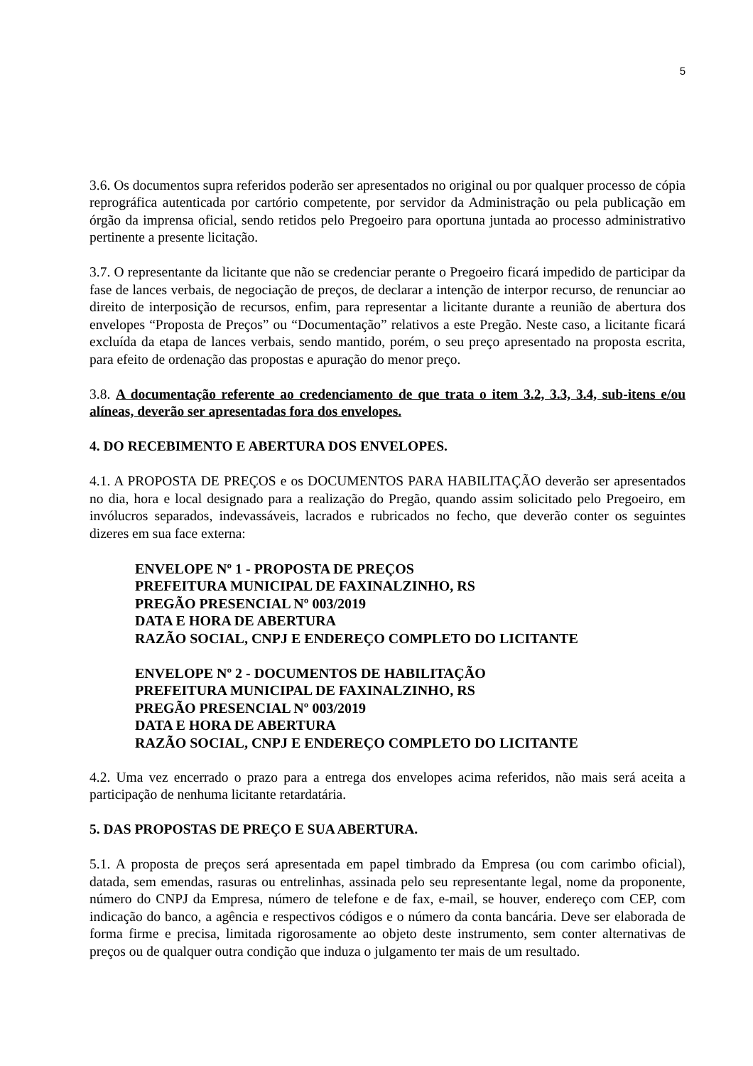5
3.6. Os documentos supra referidos poderão ser apresentados no original ou por qualquer processo de cópia reprográfica autenticada por cartório competente, por servidor da Administração ou pela publicação em órgão da imprensa oficial, sendo retidos pelo Pregoeiro para oportuna juntada ao processo administrativo pertinente a presente licitação.
3.7. O representante da licitante que não se credenciar perante o Pregoeiro ficará impedido de participar da fase de lances verbais, de negociação de preços, de declarar a intenção de interpor recurso, de renunciar ao direito de interposição de recursos, enfim, para representar a licitante durante a reunião de abertura dos envelopes “Proposta de Preços” ou “Documentação” relativos a este Pregão. Neste caso, a licitante ficará excluída da etapa de lances verbais, sendo mantido, porém, o seu preço apresentado na proposta escrita, para efeito de ordenação das propostas e apuração do menor preço.
3.8. A documentação referente ao credenciamento de que trata o item 3.2, 3.3, 3.4, sub-itens e/ou alíneas, deverão ser apresentadas fora dos envelopes.
4. DO RECEBIMENTO E ABERTURA DOS ENVELOPES.
4.1. A PROPOSTA DE PREÇOS e os DOCUMENTOS PARA HABILITAÇÃO deverão ser apresentados no dia, hora e local designado para a realização do Pregão, quando assim solicitado pelo Pregoeiro, em invólucros separados, indevassáveis, lacrados e rubricados no fecho, que deverão conter os seguintes dizeres em sua face externa:
ENVELOPE Nº 1 - PROPOSTA DE PREÇOS
PREFEITURA MUNICIPAL DE FAXINALZINHO, RS
PREGÃO PRESENCIAL Nº 003/2019
DATA E HORA DE ABERTURA
RAZÃO SOCIAL, CNPJ E ENDEREÇO COMPLETO DO LICITANTE
ENVELOPE Nº 2 - DOCUMENTOS DE HABILITAÇÃO
PREFEITURA MUNICIPAL DE FAXINALZINHO, RS
PREGÃO PRESENCIAL Nº 003/2019
DATA E HORA DE ABERTURA
RAZÃO SOCIAL, CNPJ E ENDEREÇO COMPLETO DO LICITANTE
4.2. Uma vez encerrado o prazo para a entrega dos envelopes acima referidos, não mais será aceita a participação de nenhuma licitante retardatária.
5. DAS PROPOSTAS DE PREÇO E SUA ABERTURA.
5.1. A proposta de preços será apresentada em papel timbrado da Empresa (ou com carimbo oficial), datada, sem emendas, rasuras ou entrelinhas, assinada pelo seu representante legal, nome da proponente, número do CNPJ da Empresa, número de telefone e de fax, e-mail, se houver, endereço com CEP, com indicação do banco, a agência e respectivos códigos e o número da conta bancária. Deve ser elaborada de forma firme e precisa, limitada rigorosamente ao objeto deste instrumento, sem conter alternativas de preços ou de qualquer outra condição que induza o julgamento ter mais de um resultado.